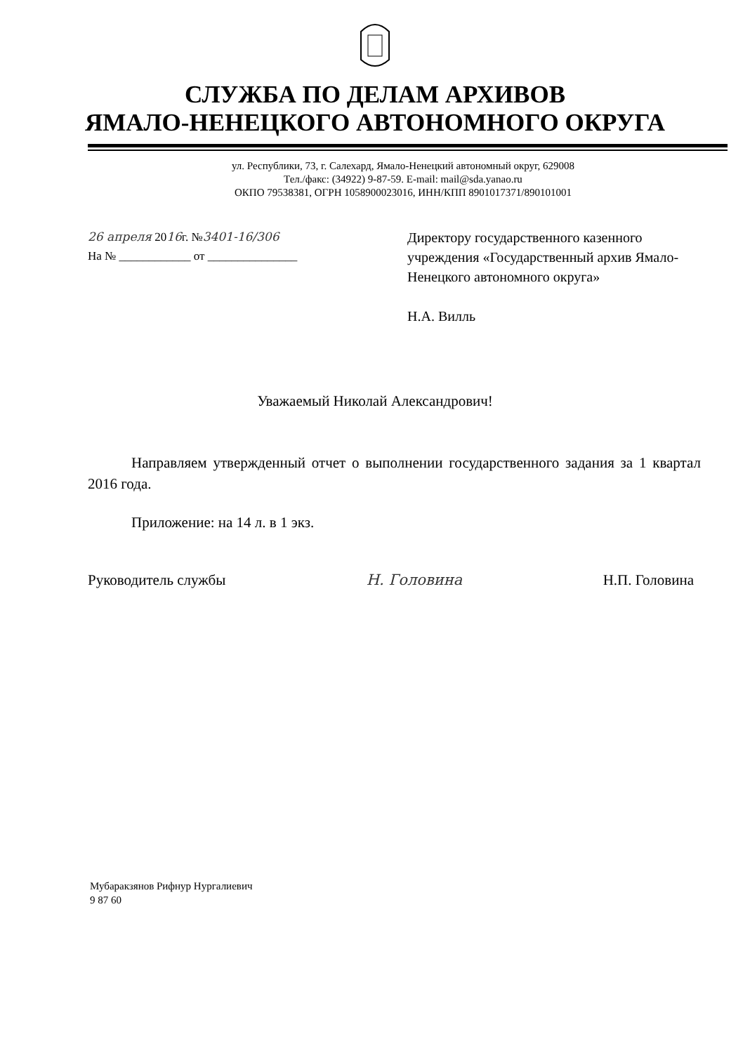СЛУЖБА ПО ДЕЛАМ АРХИВОВ
ЯМАЛО-НЕНЕЦКОГО АВТОНОМНОГО ОКРУГА
ул. Республики, 73, г. Салехард, Ямало-Ненецкий автономный округ, 629008
Тел./факс: (34922) 9-87-59. E-mail: mail@sda.yanao.ru
ОКПО 79538381, ОГРН 1058900023016, ИНН/КПП 8901017371/890101001
26 апреля 2016г. №3401-16/306
На № ____________ от _______________
Директору государственного казенного учреждения «Государственный архив Ямало-Ненецкого автономного округа»
Н.А. Вилль
Уважаемый Николай Александрович!
Направляем утвержденный отчет о выполнении государственного задания за 1 квартал 2016 года.
Приложение: на 14 л. в 1 экз.
Руководитель службы Н. Головина Н.П. Головина
Мубаракзянов Рифнур Нургалиевич
9 87 60